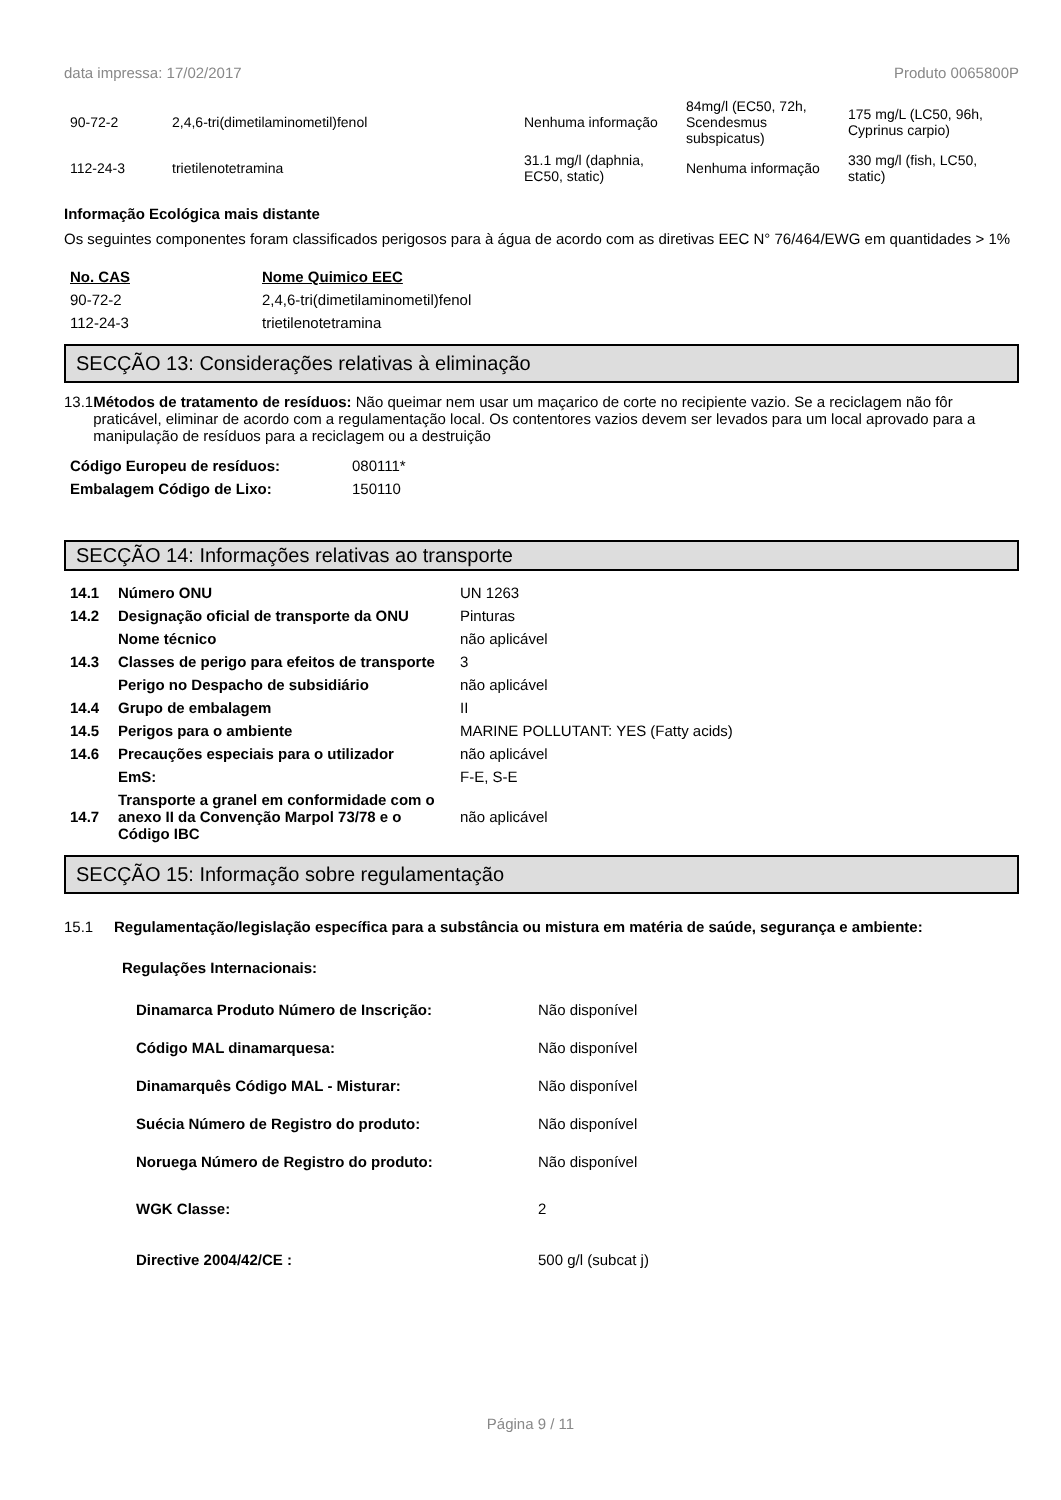data impressa: 17/02/2017 Produto 0065800P
| 90-72-2 | 2,4,6-tri(dimetilaminometil)fenol | Nenhuma informação | 84mg/l (EC50, 72h, Scendesmus subspicatus) | 175 mg/L (LC50, 96h, Cyprinus carpio) |
| 112-24-3 | trietilenotetramina | 31.1 mg/l (daphnia, EC50, static) | Nenhuma informação | 330 mg/l (fish, LC50, static) |
Informação Ecológica mais distante
Os seguintes componentes foram classificados perigosos para à água de acordo com as diretivas EEC N° 76/464/EWG em quantidades > 1%
| No. CAS | Nome Quimico EEC |
| --- | --- |
| 90-72-2 | 2,4,6-tri(dimetilaminometil)fenol |
| 112-24-3 | trietilenotetramina |
SECÇÃO 13: Considerações relativas à eliminação
13.1 Métodos de tratamento de resíduos: Não queimar nem usar um maçarico de corte no recipiente vazio. Se a reciclagem não fôr praticável, eliminar de acordo com a regulamentação local. Os contentores vazios devem ser levados para um local aprovado para a manipulação de resíduos para a reciclagem ou a destruição
| Código Europeu de resíduos: | 080111* |
| Embalagem Código de Lixo: | 150110 |
SECÇÃO 14: Informações relativas ao transporte
| 14.1 | Número ONU | UN 1263 |
| 14.2 | Designação oficial de transporte da ONU | Pinturas |
| | Nome técnico | não aplicável |
| 14.3 | Classes de perigo para efeitos de transporte | 3 |
| | Perigo no Despacho de subsidiário | não aplicável |
| 14.4 | Grupo de embalagem | II |
| 14.5 | Perigos para o ambiente | MARINE POLLUTANT: YES (Fatty acids) |
| 14.6 | Precauções especiais para o utilizador | não aplicável |
| | EmS: | F-E, S-E |
| 14.7 | Transporte a granel em conformidade com o anexo II da Convenção Marpol 73/78 e o Código IBC | não aplicável |
SECÇÃO 15: Informação sobre regulamentação
15.1 Regulamentação/legislação específica para a substância ou mistura em matéria de saúde, segurança e ambiente:
Regulações Internacionais:
| Dinamarca Produto Número de Inscrição: | Não disponível |
| Código MAL dinamarquesa: | Não disponível |
| Dinamarquês Código MAL - Misturar: | Não disponível |
| Suécia Número de Registro do produto: | Não disponível |
| Noruega Número de Registro do produto: | Não disponível |
| WGK Classe: | 2 |
| Directive 2004/42/CE : | 500 g/l (subcat j) |
Página 9 / 11